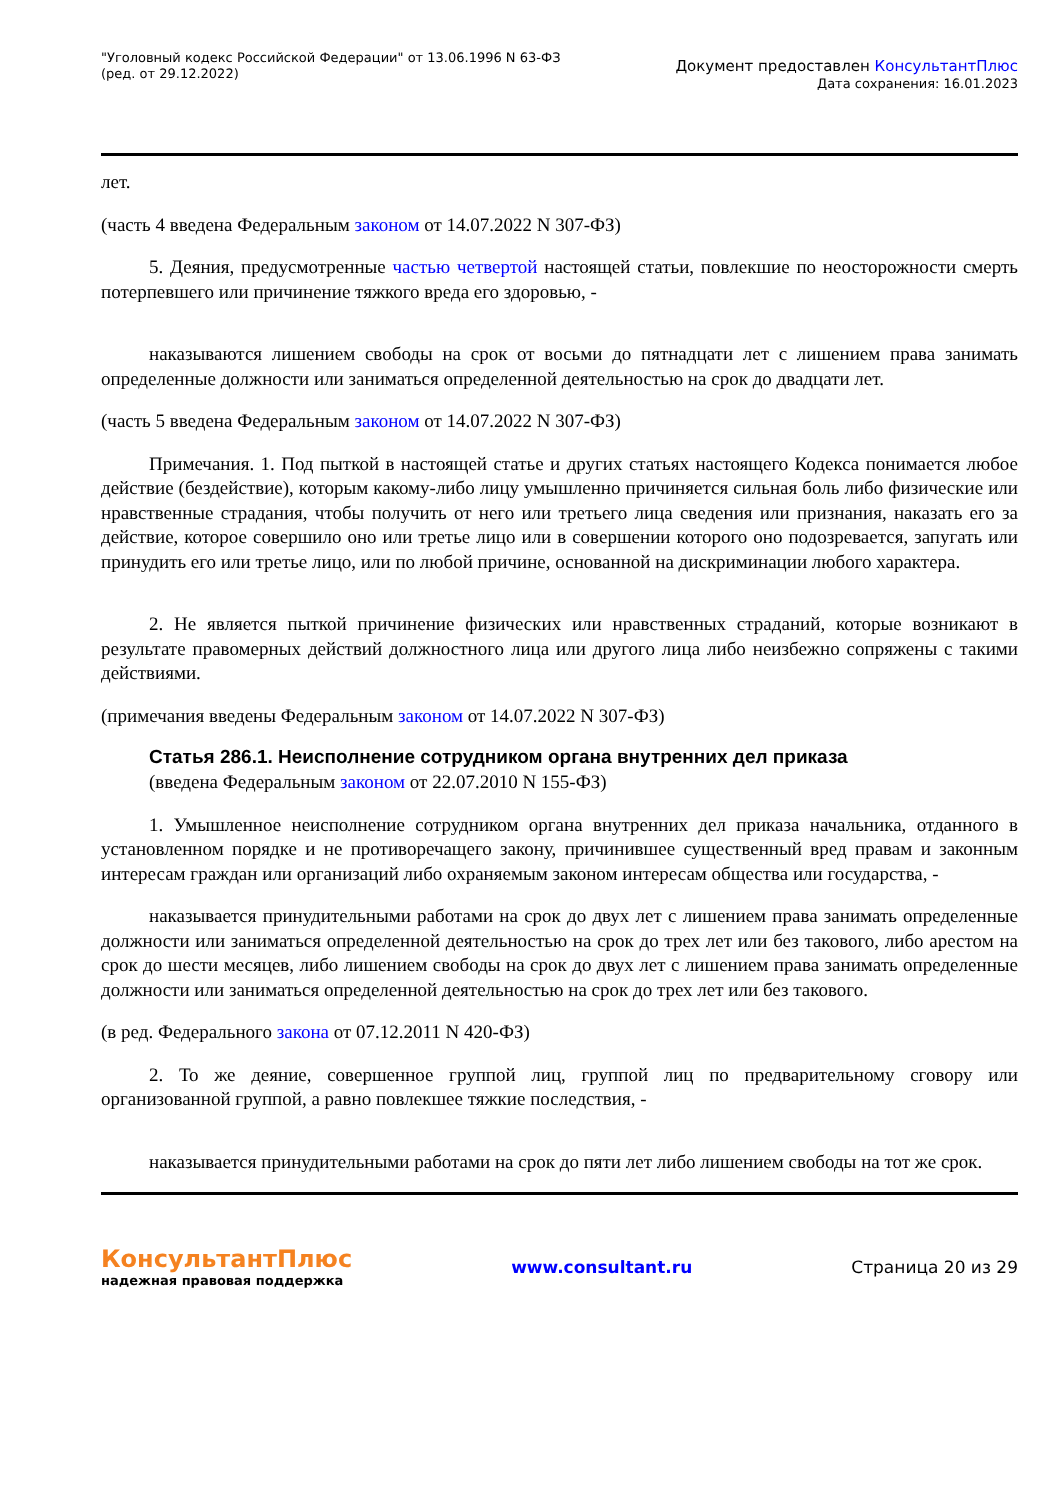"Уголовный кодекс Российской Федерации" от 13.06.1996 N 63-ФЗ
(ред. от 29.12.2022)
Документ предоставлен КонсультантПлюс
Дата сохранения: 16.01.2023
лет.
(часть 4 введена Федеральным законом от 14.07.2022 N 307-ФЗ)
5. Деяния, предусмотренные частью четвертой настоящей статьи, повлекшие по неосторожности смерть потерпевшего или причинение тяжкого вреда его здоровью, -
наказываются лишением свободы на срок от восьми до пятнадцати лет с лишением права занимать определенные должности или заниматься определенной деятельностью на срок до двадцати лет.
(часть 5 введена Федеральным законом от 14.07.2022 N 307-ФЗ)
Примечания. 1. Под пыткой в настоящей статье и других статьях настоящего Кодекса понимается любое действие (бездействие), которым какому-либо лицу умышленно причиняется сильная боль либо физические или нравственные страдания, чтобы получить от него или третьего лица сведения или признания, наказать его за действие, которое совершило оно или третье лицо или в совершении которого оно подозревается, запугать или принудить его или третье лицо, или по любой причине, основанной на дискриминации любого характера.
2. Не является пыткой причинение физических или нравственных страданий, которые возникают в результате правомерных действий должностного лица или другого лица либо неизбежно сопряжены с такими действиями.
(примечания введены Федеральным законом от 14.07.2022 N 307-ФЗ)
Статья 286.1. Неисполнение сотрудником органа внутренних дел приказа
(введена Федеральным законом от 22.07.2010 N 155-ФЗ)
1. Умышленное неисполнение сотрудником органа внутренних дел приказа начальника, отданного в установленном порядке и не противоречащего закону, причинившее существенный вред правам и законным интересам граждан или организаций либо охраняемым законом интересам общества или государства, -
наказывается принудительными работами на срок до двух лет с лишением права занимать определенные должности или заниматься определенной деятельностью на срок до трех лет или без такового, либо арестом на срок до шести месяцев, либо лишением свободы на срок до двух лет с лишением права занимать определенные должности или заниматься определенной деятельностью на срок до трех лет или без такового.
(в ред. Федерального закона от 07.12.2011 N 420-ФЗ)
2. То же деяние, совершенное группой лиц, группой лиц по предварительному сговору или организованной группой, а равно повлекшее тяжкие последствия, -
наказывается принудительными работами на срок до пяти лет либо лишением свободы на тот же срок.
КонсультантПлюс
надежная правовая поддержка
www.consultant.ru Страница 20 из 29